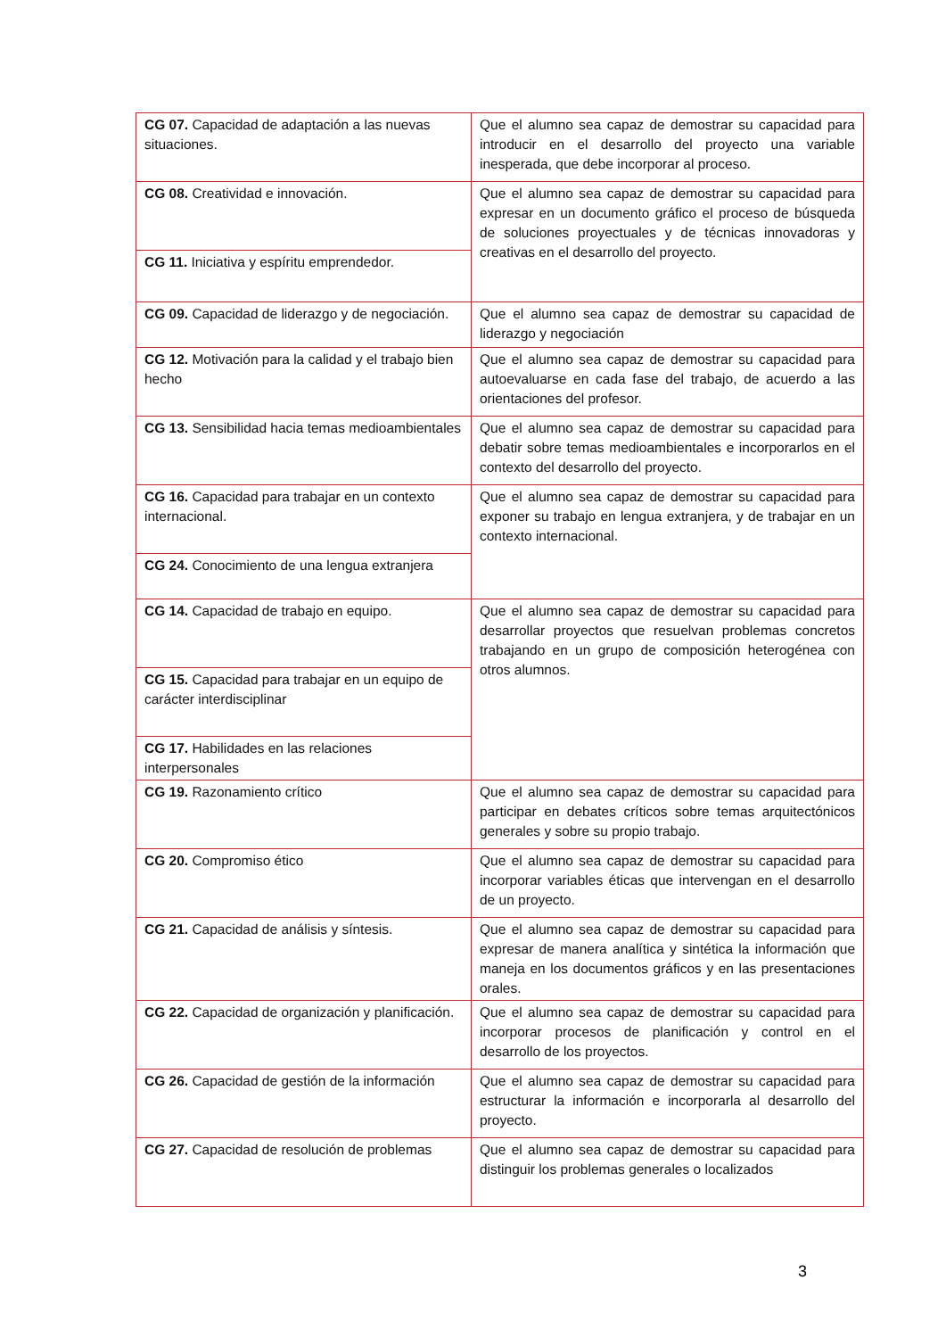| CG 07. Capacidad de adaptación a las nuevas situaciones. | Que el alumno sea capaz de demostrar su capacidad para introducir en el desarrollo del proyecto una variable inesperada, que debe incorporar al proceso. |
| CG 08. Creatividad e innovación. | Que el alumno sea capaz de demostrar su capacidad para expresar en un documento gráfico el proceso de búsqueda de soluciones proyectuales y de técnicas innovadoras y creativas en el desarrollo del proyecto. |
| CG 11. Iniciativa y espíritu emprendedor. | |
| CG 09. Capacidad de liderazgo y de negociación. | Que el alumno sea capaz de demostrar su capacidad de liderazgo y negociación |
| CG 12. Motivación para la calidad y el trabajo bien hecho | Que el alumno sea capaz de demostrar su capacidad para autoevaluarse en cada fase del trabajo, de acuerdo a las orientaciones del profesor. |
| CG 13. Sensibilidad hacia temas medioambientales | Que el alumno sea capaz de demostrar su capacidad para debatir sobre temas medioambientales e incorporarlos en el contexto del desarrollo del proyecto. |
| CG 16. Capacidad para trabajar en un contexto internacional. | Que el alumno sea capaz de demostrar su capacidad para exponer su trabajo en lengua extranjera, y de trabajar en un contexto internacional. |
| CG 24. Conocimiento de una lengua extranjera | |
| CG 14. Capacidad de trabajo en equipo. | Que el alumno sea capaz de demostrar su capacidad para desarrollar proyectos que resuelvan problemas concretos trabajando en un grupo de composición heterogénea con otros alumnos. |
| CG 15. Capacidad para trabajar en un equipo de carácter interdisciplinar | |
| CG 17. Habilidades en las relaciones interpersonales | |
| CG 19. Razonamiento crítico | Que el alumno sea capaz de demostrar su capacidad para participar en debates críticos sobre temas arquitectónicos generales y sobre su propio trabajo. |
| CG 20. Compromiso ético | Que el alumno sea capaz de demostrar su capacidad para incorporar variables éticas que intervengan en el desarrollo de un proyecto. |
| CG 21. Capacidad de análisis y síntesis. | Que el alumno sea capaz de demostrar su capacidad para expresar de manera analítica y sintética la información que maneja en los documentos gráficos y en las presentaciones orales. |
| CG 22. Capacidad de organización y planificación. | Que el alumno sea capaz de demostrar su capacidad para incorporar procesos de planificación y control en el desarrollo de los proyectos. |
| CG 26. Capacidad de gestión de la información | Que el alumno sea capaz de demostrar su capacidad para estructurar la información e incorporarla al desarrollo del proyecto. |
| CG 27. Capacidad de resolución de problemas | Que el alumno sea capaz de demostrar su capacidad para distinguir los problemas generales o localizados |
3